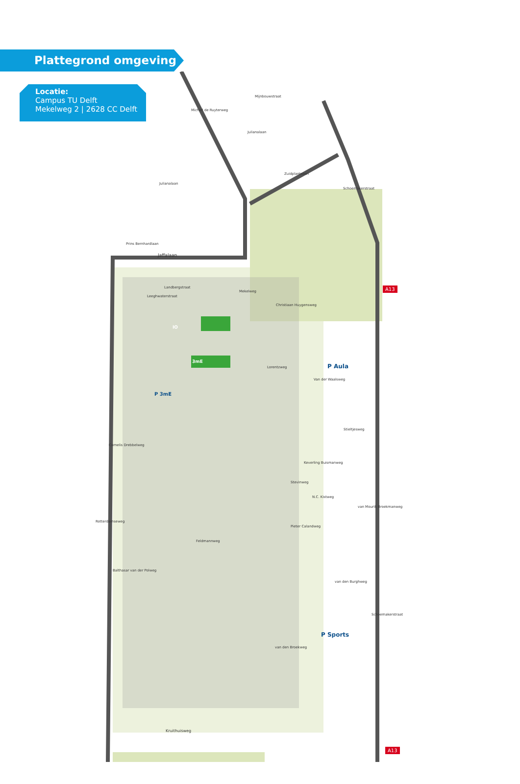Plattegrond omgeving
Locatie:
Campus TU Delft
Mekelweg 2 | 2628 CC Delft
Mijnbouwstraat
Julianalaan
Julianalaan
Zuidplantsoen
Michiel de Ruyterweg
Schoemakerstraat
Prins Bernhardlaan
Jaffalaan
Landbergstraat
Leeghwaterstraat
Mekelweg
Christiaan Huygensweg
IO
3mE
P Aula
P 3mE
Lorentzweg
Van der Waalsweg
Stieltjesweg
Cornelis Drebbelweg
Keverling Buismanweg
Stevinweg
N.C. Kistweg
Pieter Calandweg
van Mourik Broekmanweg
Feldmannweg
Rotterdamseweg
Balthasar van der Polweg
van den Burghweg
P Sports
van den Broekweg
Schoemakerstraat
Kruithuisweg
A13
A13